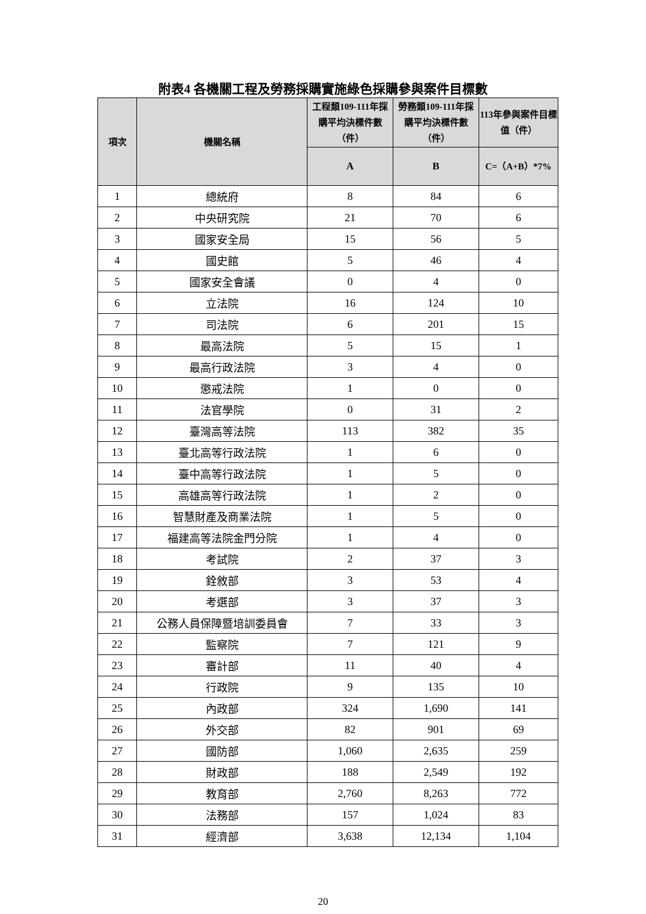附表4 各機關工程及勞務採購實施綠色採購參與案件目標數
| 項次 | 機關名稱 | 工程類109-111年採購平均決標件數（件） | 勞務類109-111年採購平均決標件數（件） | 113年參與案件目標值（件） |
| --- | --- | --- | --- | --- |
| | | A | B | C=（A+B）*7% |
| 1 | 總統府 | 8 | 84 | 6 |
| 2 | 中央研究院 | 21 | 70 | 6 |
| 3 | 國家安全局 | 15 | 56 | 5 |
| 4 | 國史館 | 5 | 46 | 4 |
| 5 | 國家安全會議 | 0 | 4 | 0 |
| 6 | 立法院 | 16 | 124 | 10 |
| 7 | 司法院 | 6 | 201 | 15 |
| 8 | 最高法院 | 5 | 15 | 1 |
| 9 | 最高行政法院 | 3 | 4 | 0 |
| 10 | 懲戒法院 | 1 | 0 | 0 |
| 11 | 法官學院 | 0 | 31 | 2 |
| 12 | 臺灣高等法院 | 113 | 382 | 35 |
| 13 | 臺北高等行政法院 | 1 | 6 | 0 |
| 14 | 臺中高等行政法院 | 1 | 5 | 0 |
| 15 | 高雄高等行政法院 | 1 | 2 | 0 |
| 16 | 智慧財產及商業法院 | 1 | 5 | 0 |
| 17 | 福建高等法院金門分院 | 1 | 4 | 0 |
| 18 | 考試院 | 2 | 37 | 3 |
| 19 | 銓敘部 | 3 | 53 | 4 |
| 20 | 考選部 | 3 | 37 | 3 |
| 21 | 公務人員保障暨培訓委員會 | 7 | 33 | 3 |
| 22 | 監察院 | 7 | 121 | 9 |
| 23 | 審計部 | 11 | 40 | 4 |
| 24 | 行政院 | 9 | 135 | 10 |
| 25 | 內政部 | 324 | 1,690 | 141 |
| 26 | 外交部 | 82 | 901 | 69 |
| 27 | 國防部 | 1,060 | 2,635 | 259 |
| 28 | 財政部 | 188 | 2,549 | 192 |
| 29 | 教育部 | 2,760 | 8,263 | 772 |
| 30 | 法務部 | 157 | 1,024 | 83 |
| 31 | 經濟部 | 3,638 | 12,134 | 1,104 |
20